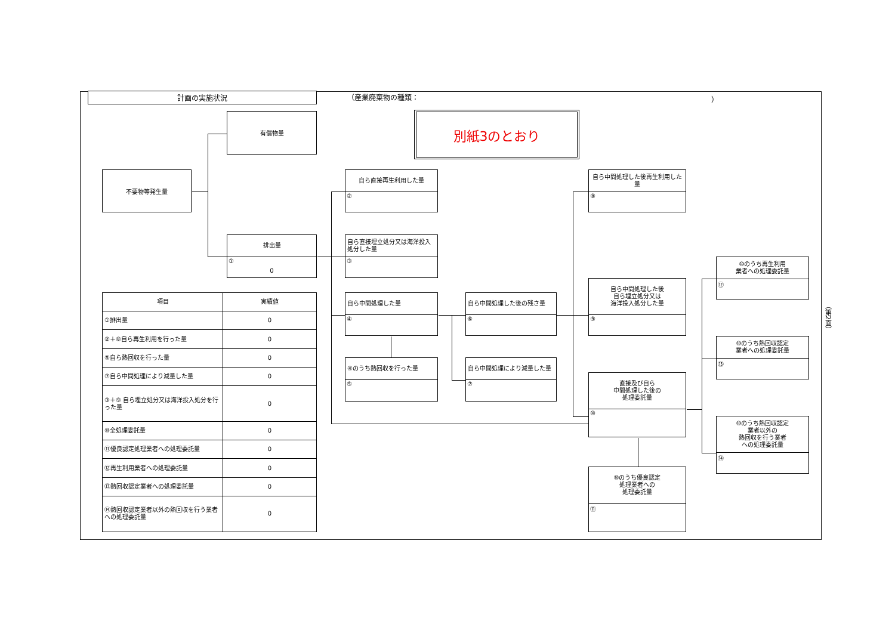計画の実施状況
（産業廃棄物の種類：
）
有償物量
別紙3のとおり
不要物等発生量
自ら直接再生利用した量
②
自ら中間処理した後再生利用した量
⑧
排出量
①
0
自ら直接埋立処分又は海洋投入処分した量
③
⑩のうち再生利用
業者への処理委託量
⑫
| 項目 | 実績値 |
| --- | --- |
| ①排出量 | 0 |
| ②＋⑧自ら再生利用を行った量 | 0 |
| ⑤自ら熱回収を行った量 | 0 |
| ⑦自ら中間処理により減量した量 | 0 |
| ③＋⑨ 自ら埋立処分又は海洋投入処分を行った量 | 0 |
| ⑩全処理委託量 | 0 |
| ⑪優良認定処理業者への処理委託量 | 0 |
| ⑫再生利用業者への処理委託量 | 0 |
| ⑬熱回収認定業者への処理委託量 | 0 |
| ⑭熱回収認定業者以外の熱回収を行う業者への処理委託量 | 0 |
自ら中間処理した量
④
自ら中間処理した後の残さ量
⑥
自ら中間処理した後
自ら埋立処分又は
海洋投入処分した量
⑨
⑩のうち熱回収認定
業者への処理委託量
⑬
④のうち熱回収を行った量
⑤
自ら中間処理により減量した量
⑦
直接及び自ら
中間処理した後の
処理委託量
⑩
⑩のうち熱回収認定
業者以外の
熱回収を行う業者
への処理委託量
⑭
⑩のうち優良認定
処理業者への
処理委託量
⑪
（第2面）